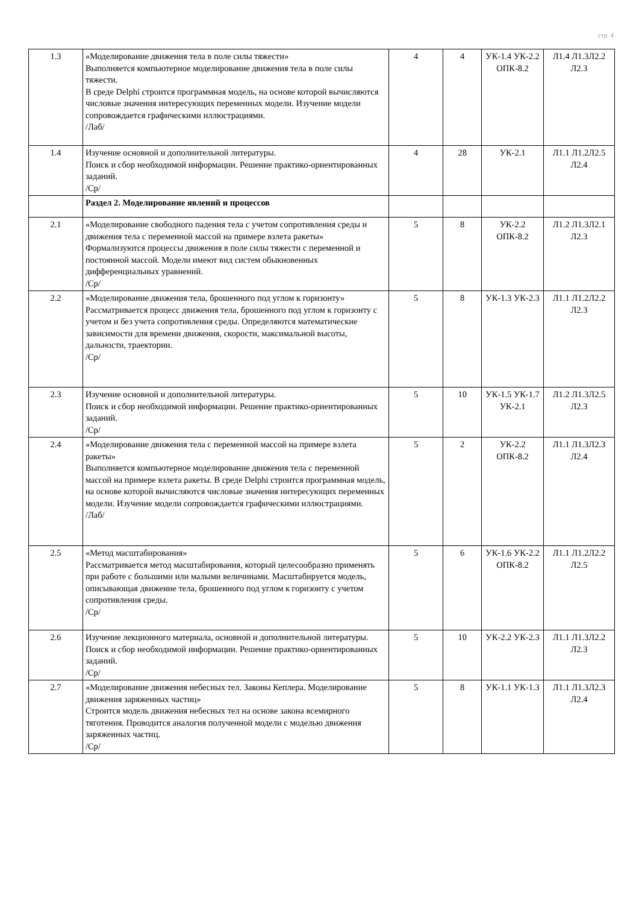стр. 4
| 1.3 | «Моделирование движения тела в поле силы тяжести» Выполняется компьютерное моделирование движения тела в поле силы тяжести. В среде Delphi строится программная модель, на основе которой вычисляются числовые значения интересующих переменных модели. Изучение модели сопровождается графическими иллюстрациями. /Лаб/ | 4 | 4 | УК-1.4 УК-2.2 ОПК-8.2 | Л1.4 Л1.3Л2.2 Л2.3 |
| 1.4 | Изучение основной и дополнительной литературы. Поиск и сбор необходимой информации. Решение практико-ориентированных заданий. /Ср/ | 4 | 28 | УК-2.1 | Л1.1 Л1.2Л2.5 Л2.4 |
| | Раздел 2. Моделирование явлений и процессов | | | | |
| 2.1 | «Моделирование свободного падения тела с учетом сопротивления среды и движения тела с переменной массой на примере взлета ракеты» Формализуются процессы движения в поле силы тяжести с переменной и постоянной массой. Модели имеют вид систем обыкновенных дифференциальных уравнений. /Ср/ | 5 | 8 | УК-2.2 ОПК-8.2 | Л1.2 Л1.3Л2.1 Л2.3 |
| 2.2 | «Моделирование движения тела, брошенного под углом к горизонту» Рассматривается процесс движения тела, брошенного под углом к горизонту с учетом и без учета сопротивления среды. Определяются математические зависимости для времени движения, скорости, максимальной высоты, дальности, траектории. /Ср/ | 5 | 8 | УК-1.3 УК-2.3 | Л1.1 Л1.2Л2.2 Л2.3 |
| 2.3 | Изучение основной и дополнительной литературы. Поиск и сбор необходимой информации. Решение практико-ориентированных заданий. /Ср/ | 5 | 10 | УК-1.5 УК-1.7 УК-2.1 | Л1.2 Л1.3Л2.5 Л2.3 |
| 2.4 | «Моделирование движения тела с переменной массой на примере взлета ракеты» Выполняется компьютерное моделирование движения тела с переменной массой на примере взлета ракеты. В среде Delphi строится программная модель, на основе которой вычисляются числовые значения интересующих переменных модели. Изучение модели сопровождается графическими иллюстрациями. /Лаб/ | 5 | 2 | УК-2.2 ОПК-8.2 | Л1.1 Л1.3Л2.3 Л2.4 |
| 2.5 | «Метод масштабирования» Рассматривается метод масштабирования, который целесообразно применять при работе с большими или малыми величинами. Масштабируется модель, описывающая движение тела, брошенного под углом к горизонту с учетом сопротивления среды. /Ср/ | 5 | 6 | УК-1.6 УК-2.2 ОПК-8.2 | Л1.1 Л1.2Л2.2 Л2.5 |
| 2.6 | Изучение лекционного материала, основной и дополнительной литературы. Поиск и сбор необходимой информации. Решение практико-ориентированных заданий. /Ср/ | 5 | 10 | УК-2.2 УК-2.3 | Л1.1 Л1.3Л2.2 Л2.3 |
| 2.7 | «Моделирование движения небесных тел. Законы Кеплера. Моделирование движения заряженных частиц» Строится модель движения небесных тел на основе закона всемирного тяготения. Проводится аналогия полученной модели с моделью движения заряженных частиц. /Ср/ | 5 | 8 | УК-1.1 УК-1.3 | Л1.1 Л1.3Л2.3 Л2.4 |